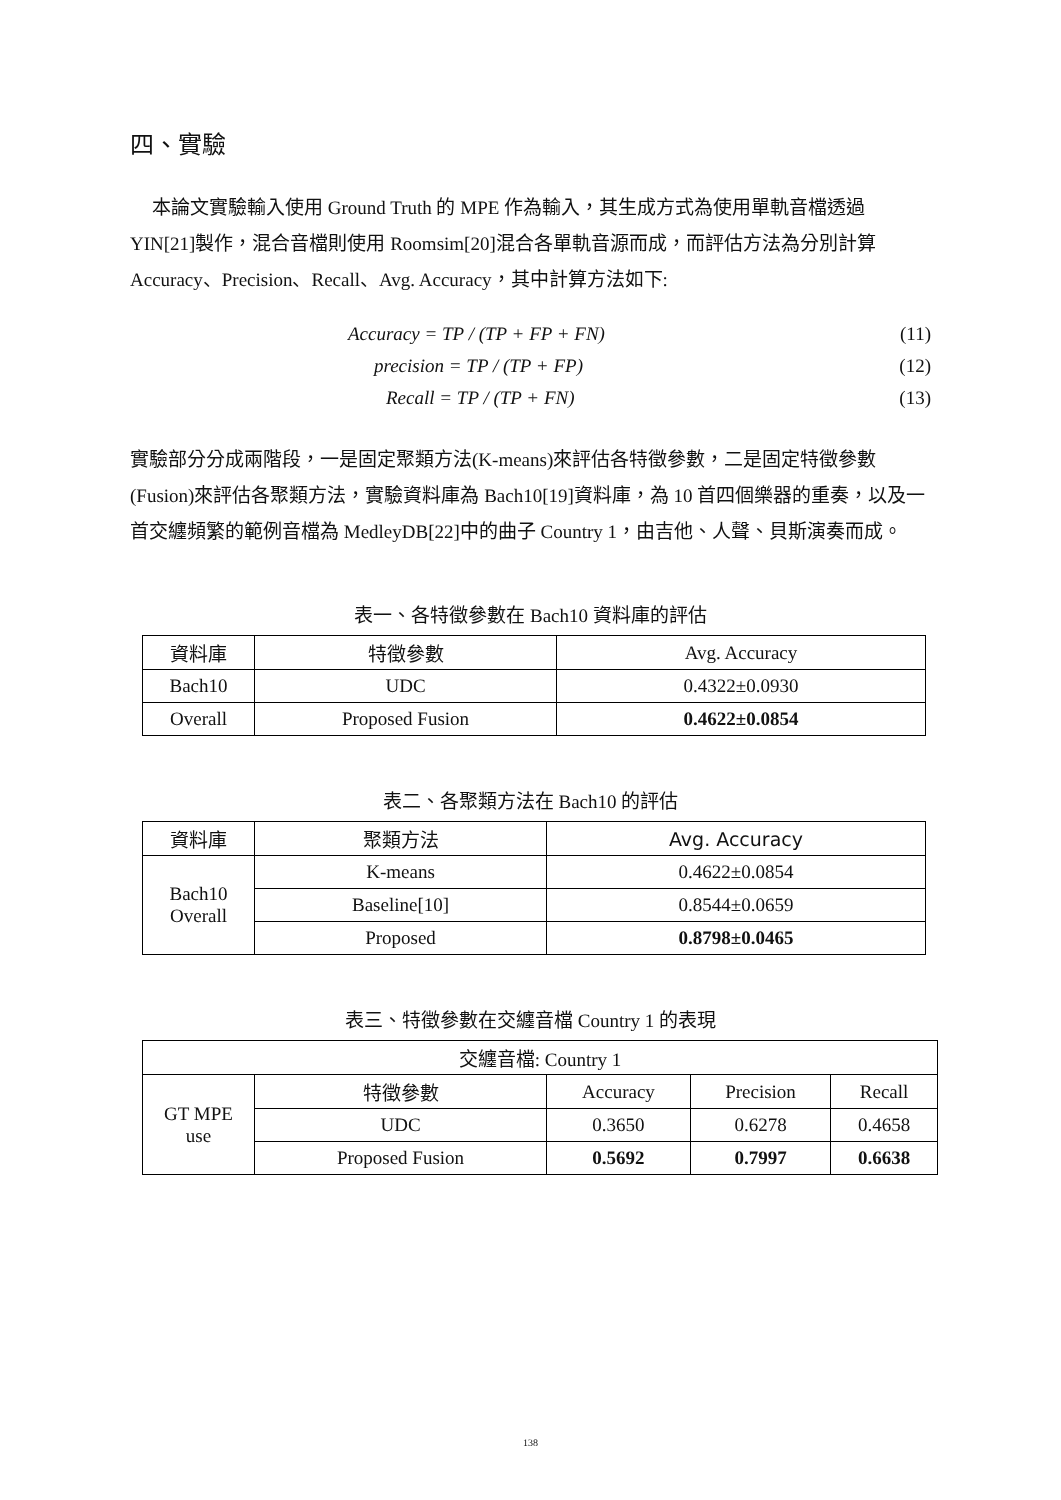四、實驗
本論文實驗輸入使用 Ground Truth 的 MPE 作為輸入，其生成方式為使用單軌音檔透過 YIN[21]製作，混合音檔則使用 Roomsim[20]混合各單軌音源而成，而評估方法為分別計算 Accuracy、Precision、Recall、Avg. Accuracy，其中計算方法如下:
Accuracy = TP / (TP + FP + FN) (11)
precision = TP / (TP + FP) (12)
Recall = TP / (TP + FN) (13)
實驗部分分成兩階段，一是固定聚類方法(K-means)來評估各特徵參數，二是固定特徵參數(Fusion)來評估各聚類方法，實驗資料庫為 Bach10[19]資料庫，為 10 首四個樂器的重奏，以及一首交纏頻繁的範例音檔為 MedleyDB[22]中的曲子 Country 1，由吉他、人聲、貝斯演奏而成。
表一、各特徵參數在 Bach10 資料庫的評估
| 資料庫 | 特徵參數 | Avg. Accuracy |
| --- | --- | --- |
| Bach10 | UDC | 0.4322±0.0930 |
| Overall | Proposed Fusion | 0.4622±0.0854 |
表二、各聚類方法在 Bach10 的評估
| 資料庫 | 聚類方法 | Avg. Accuracy |
| --- | --- | --- |
| Bach10 Overall | K-means | 0.4622±0.0854 |
| | Baseline[10] | 0.8544±0.0659 |
| | Proposed | 0.8798±0.0465 |
表三、特徵參數在交纏音檔 Country 1 的表現
| 交纏音檔: Country 1 | | | | |
| GT MPE use | 特徵參數 | Accuracy | Precision | Recall |
| | UDC | 0.3650 | 0.6278 | 0.4658 |
| | Proposed Fusion | 0.5692 | 0.7997 | 0.6638 |
138